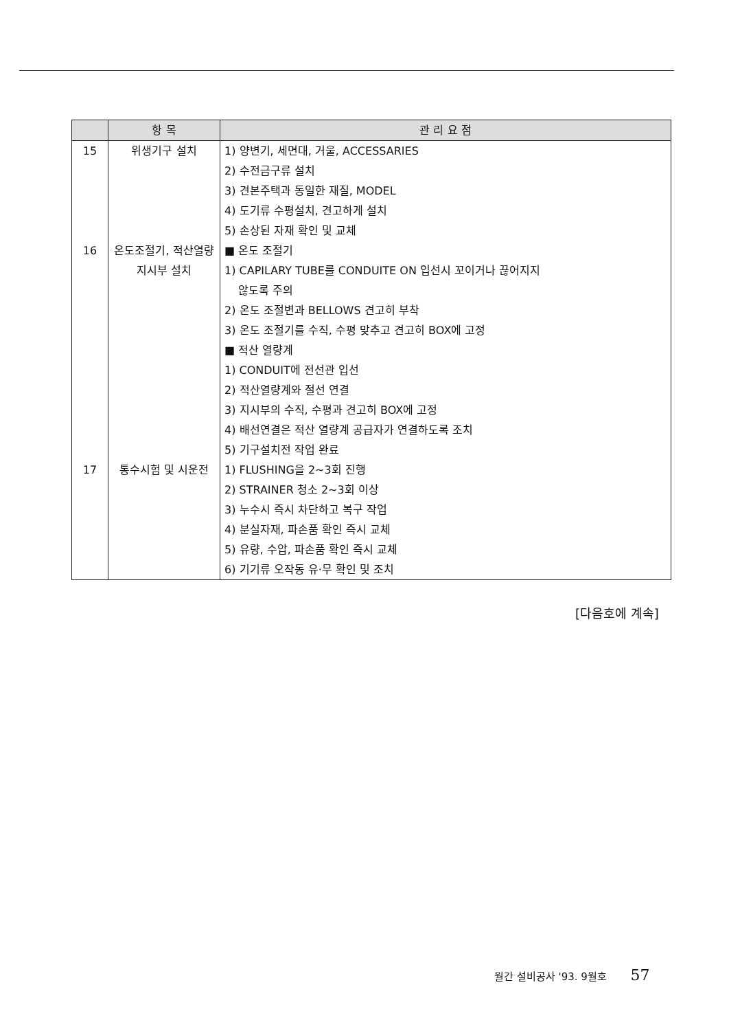| | 항 목 | 관 리 요 점 |
| --- | --- | --- |
| 15 | 위생기구 설치 | 1) 양변기, 세면대, 거울, ACCESSARIES 2) 수전금구류 설치 3) 견본주택과 동일한 재질, MODEL 4) 도기류 수평설치, 견고하게 설치 5) 손상된 자재 확인 및 교체 |
| 16 | 온도조절기, 적산열량 지시부 설치 | ■ 온도 조절기 1) CAPILARY TUBE를 CONDUITE ON 입선시 꼬이거나 끊어지지 않도록 주의 2) 온도 조절변과 BELLOWS 견고히 부착 3) 온도 조절기를 수직, 수평 맞추고 견고히 BOX에 고정 ■ 적산 열량계 1) CONDUIT에 전선관 입선 2) 적산열량계와 절선 연결 3) 지시부의 수직, 수평과 견고히 BOX에 고정 4) 배선연결은 적산 열량계 공급자가 연결하도록 조치 5) 기구설치전 작업 완료 |
| 17 | 통수시험 및 시운전 | 1) FLUSHING을 2~3회 진행 2) STRAINER 청소 2~3회 이상 3) 누수시 즉시 차단하고 복구 작업 4) 분실자재, 파손품 확인 즉시 교체 5) 유량, 수압, 파손품 확인 즉시 교체 6) 기기류 오작동 유·무 확인 및 조치 |
[다음호에 계속]
월간 설비공사 '93. 9월호 57